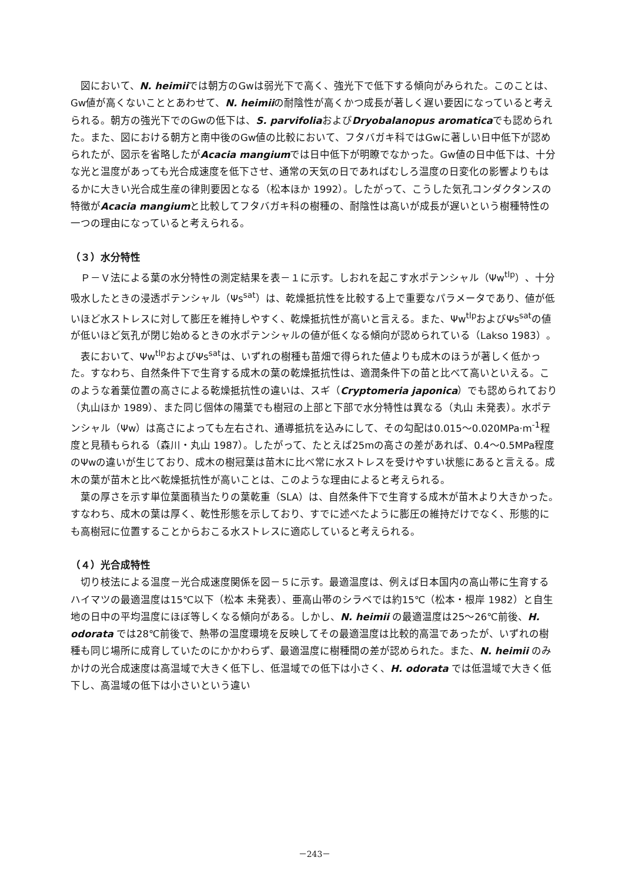図において、N. heimiiでは朝方のGwは弱光下で高く、強光下で低下する傾向がみられた。このことは、Gw値が高くないこととあわせて、N. heimiiの耐陰性が高くかつ成長が著しく遅い要因になっていると考えられる。朝方の強光下でのGwの低下は、S. parvifoliaおよびDryobalanopus aromaticaでも認められた。また、図における朝方と南中後のGw値の比較において、フタバガキ科ではGwに著しい日中低下が認められたが、図示を省略したがAcacia mangiumでは日中低下が明瞭でなかった。Gw値の日中低下は、十分な光と温度があっても光合成速度を低下させ、通常の天気の日であればむしろ温度の日変化の影響よりもはるかに大きい光合成生産の律則要因となる（松本ほか 1992）。したがって、こうした気孔コンダクタンスの特徴がAcacia mangiumと比較してフタバガキ科の樹種の、耐陰性は高いが成長が遅いという樹種特性の一つの理由になっていると考えられる。
（３）水分特性
Ｐ－Ｖ法による葉の水分特性の測定結果を表－１に示す。しおれを起こす水ポテンシャル（Ψw<sup>tlp</sup>）、十分吸水したときの浸透ポテンシャル（Ψs<sup>sat</sup>）は、乾燥抵抗性を比較する上で重要なパラメータであり、値が低いほど水ストレスに対して膨圧を維持しやすく、乾燥抵抗性が高いと言える。また、Ψw<sup>tlp</sup>およびΨs<sup>sat</sup>の値が低いほど気孔が閉じ始めるときの水ポテンシャルの値が低くなる傾向が認められている（Lakso 1983）。
表において、Ψw<sup>tlp</sup>およびΨs<sup>sat</sup>は、いずれの樹種も苗畑で得られた値よりも成木のほうが著しく低かった。すなわち、自然条件下で生育する成木の葉の乾燥抵抗性は、適潤条件下の苗と比べて高いといえる。このような着葉位置の高さによる乾燥抵抗性の違いは、スギ（Cryptomeria japonica）でも認められており（丸山ほか 1989）、また同じ個体の陽葉でも樹冠の上部と下部で水分特性は異なる（丸山 未発表）。水ポテンシャル（Ψw）は高さによっても左右され、通導抵抗を込みにして、その勾配は0.015～0.020MPa·m<sup>-1</sup>程度と見積もられる（森川・丸山 1987）。したがって、たとえば25mの高さの差があれば、0.4～0.5MPa程度のΨwの違いが生じており、成木の樹冠葉は苗木に比べ常に水ストレスを受けやすい状態にあると言える。成木の葉が苗木と比べ乾燥抵抗性が高いことは、このような理由によると考えられる。
葉の厚さを示す単位葉面積当たりの葉乾重（SLA）は、自然条件下で生育する成木が苗木より大きかった。すなわち、成木の葉は厚く、乾性形態を示しており、すでに述べたように膨圧の維持だけでなく、形態的にも高樹冠に位置することからおこる水ストレスに適応していると考えられる。
（４）光合成特性
切り枝法による温度－光合成速度関係を図－５に示す。最適温度は、例えば日本国内の高山帯に生育するハイマツの最適温度は15℃以下（松本 未発表）、亜高山帯のシラベでは約15℃（松本・根岸 1982）と自生地の日中の平均温度にほぼ等しくなる傾向がある。しかし、N. heimii の最適温度は25～26℃前後、H. odorata では28℃前後で、熱帯の温度環境を反映してその最適温度は比較的高温であったが、いずれの樹種も同じ場所に成育していたのにかかわらず、最適温度に樹種間の差が認められた。また、N. heimii のみかけの光合成速度は高温域で大きく低下し、低温域での低下は小さく、H. odorata では低温域で大きく低下し、高温域の低下は小さいという違い
－243－